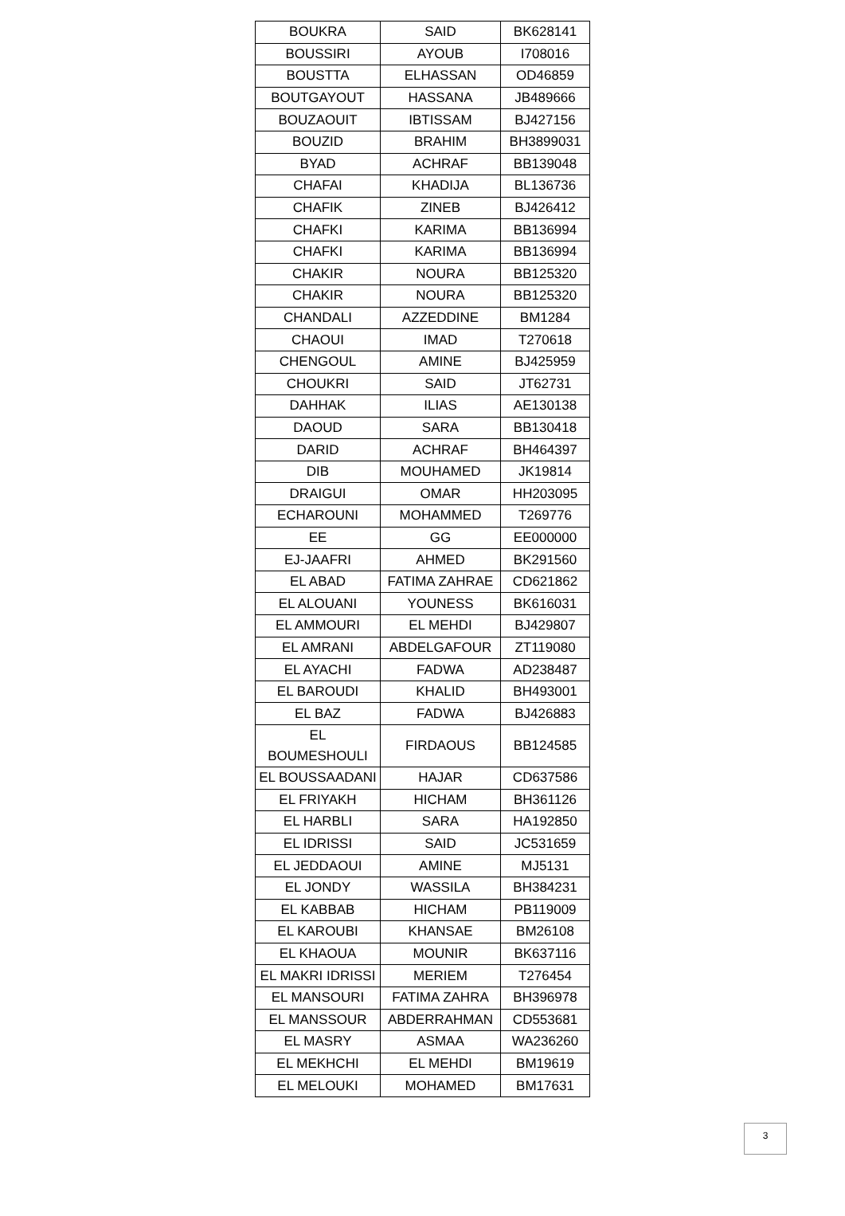| BOUKRA | SAID | BK628141 |
| BOUSSIRI | AYOUB | I708016 |
| BOUSTTA | ELHASSAN | OD46859 |
| BOUTGAYOUT | HASSANA | JB489666 |
| BOUZAOUIT | IBTISSAM | BJ427156 |
| BOUZID | BRAHIM | BH3899031 |
| BYAD | ACHRAF | BB139048 |
| CHAFAI | KHADIJA | BL136736 |
| CHAFIK | ZINEB | BJ426412 |
| CHAFKI | KARIMA | BB136994 |
| CHAFKI | KARIMA | BB136994 |
| CHAKIR | NOURA | BB125320 |
| CHAKIR | NOURA | BB125320 |
| CHANDALI | AZZEDDINE | BM1284 |
| CHAOUI | IMAD | T270618 |
| CHENGOUL | AMINE | BJ425959 |
| CHOUKRI | SAID | JT62731 |
| DAHHAK | ILIAS | AE130138 |
| DAOUD | SARA | BB130418 |
| DARID | ACHRAF | BH464397 |
| DIB | MOUHAMED | JK19814 |
| DRAIGUI | OMAR | HH203095 |
| ECHAROUNI | MOHAMMED | T269776 |
| EE | GG | EE000000 |
| EJ-JAAFRI | AHMED | BK291560 |
| EL ABAD | FATIMA ZAHRAE | CD621862 |
| EL ALOUANI | YOUNESS | BK616031 |
| EL AMMOURI | EL MEHDI | BJ429807 |
| EL AMRANI | ABDELGAFOUR | ZT119080 |
| EL AYACHI | FADWA | AD238487 |
| EL BAROUDI | KHALID | BH493001 |
| EL BAZ | FADWA | BJ426883 |
| EL BOUMESHOULI | FIRDAOUS | BB124585 |
| EL BOUSSAADANI | HAJAR | CD637586 |
| EL FRIYAKH | HICHAM | BH361126 |
| EL HARBLI | SARA | HA192850 |
| EL IDRISSI | SAID | JC531659 |
| EL JEDDAOUI | AMINE | MJ5131 |
| EL JONDY | WASSILA | BH384231 |
| EL KABBAB | HICHAM | PB119009 |
| EL KAROUBI | KHANSAE | BM26108 |
| EL KHAOUA | MOUNIR | BK637116 |
| EL MAKRI IDRISSI | MERIEM | T276454 |
| EL MANSOURI | FATIMA ZAHRA | BH396978 |
| EL MANSSOUR | ABDERRAHMAN | CD553681 |
| EL MASRY | ASMAA | WA236260 |
| EL MEKHCHI | EL MEHDI | BM19619 |
| EL MELOUKI | MOHAMED | BM17631 |
3